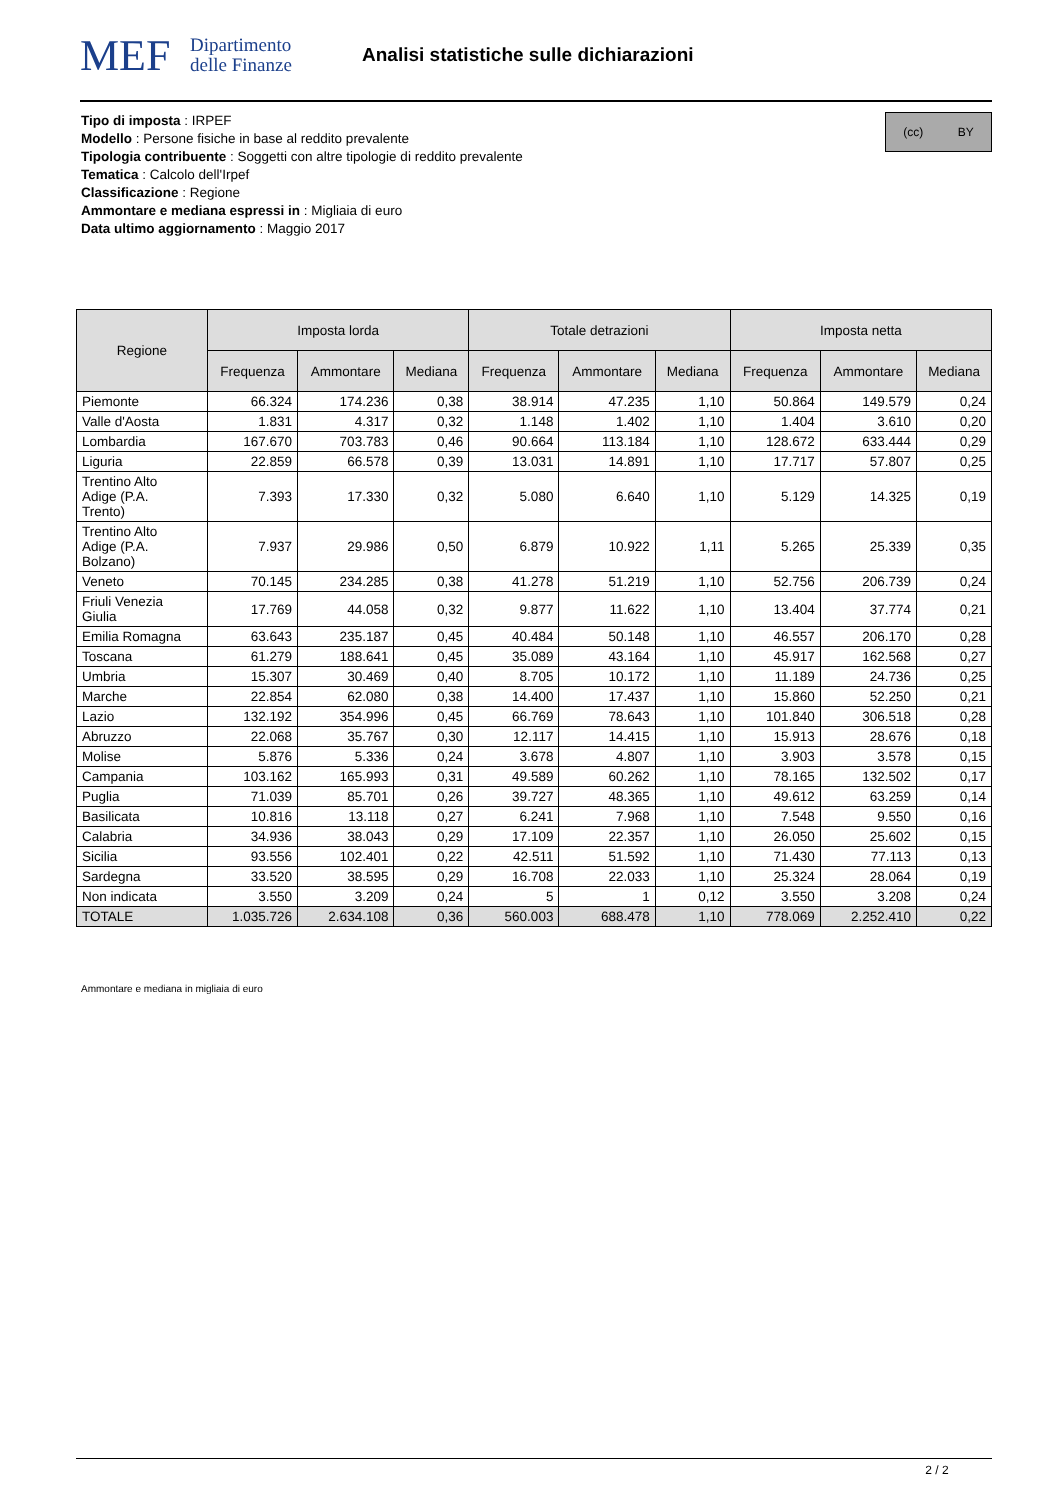MEF
Dipartimento
delle Finanze
Analisi statistiche sulle dichiarazioni
Tipo di imposta : IRPEF
Modello : Persone fisiche in base al reddito prevalente
Tipologia contribuente : Soggetti con altre tipologie di reddito prevalente
Tematica : Calcolo dell'Irpef
Classificazione : Regione
Ammontare e mediana espressi in : Migliaia di euro
Data ultimo aggiornamento : Maggio 2017
(cc) BY
| Regione | Imposta lorda | | | Totale detrazioni | | | Imposta netta | | |
| --- | --- | --- | --- | --- | --- | --- | --- | --- | --- |
| | Frequenza | Ammontare | Mediana | Frequenza | Ammontare | Mediana | Frequenza | Ammontare | Mediana |
| Piemonte | 66.324 | 174.236 | 0,38 | 38.914 | 47.235 | 1,10 | 50.864 | 149.579 | 0,24 |
| Valle d'Aosta | 1.831 | 4.317 | 0,32 | 1.148 | 1.402 | 1,10 | 1.404 | 3.610 | 0,20 |
| Lombardia | 167.670 | 703.783 | 0,46 | 90.664 | 113.184 | 1,10 | 128.672 | 633.444 | 0,29 |
| Liguria | 22.859 | 66.578 | 0,39 | 13.031 | 14.891 | 1,10 | 17.717 | 57.807 | 0,25 |
| Trentino Alto Adige (P.A. Trento) | 7.393 | 17.330 | 0,32 | 5.080 | 6.640 | 1,10 | 5.129 | 14.325 | 0,19 |
| Trentino Alto Adige (P.A. Bolzano) | 7.937 | 29.986 | 0,50 | 6.879 | 10.922 | 1,11 | 5.265 | 25.339 | 0,35 |
| Veneto | 70.145 | 234.285 | 0,38 | 41.278 | 51.219 | 1,10 | 52.756 | 206.739 | 0,24 |
| Friuli Venezia Giulia | 17.769 | 44.058 | 0,32 | 9.877 | 11.622 | 1,10 | 13.404 | 37.774 | 0,21 |
| Emilia Romagna | 63.643 | 235.187 | 0,45 | 40.484 | 50.148 | 1,10 | 46.557 | 206.170 | 0,28 |
| Toscana | 61.279 | 188.641 | 0,45 | 35.089 | 43.164 | 1,10 | 45.917 | 162.568 | 0,27 |
| Umbria | 15.307 | 30.469 | 0,40 | 8.705 | 10.172 | 1,10 | 11.189 | 24.736 | 0,25 |
| Marche | 22.854 | 62.080 | 0,38 | 14.400 | 17.437 | 1,10 | 15.860 | 52.250 | 0,21 |
| Lazio | 132.192 | 354.996 | 0,45 | 66.769 | 78.643 | 1,10 | 101.840 | 306.518 | 0,28 |
| Abruzzo | 22.068 | 35.767 | 0,30 | 12.117 | 14.415 | 1,10 | 15.913 | 28.676 | 0,18 |
| Molise | 5.876 | 5.336 | 0,24 | 3.678 | 4.807 | 1,10 | 3.903 | 3.578 | 0,15 |
| Campania | 103.162 | 165.993 | 0,31 | 49.589 | 60.262 | 1,10 | 78.165 | 132.502 | 0,17 |
| Puglia | 71.039 | 85.701 | 0,26 | 39.727 | 48.365 | 1,10 | 49.612 | 63.259 | 0,14 |
| Basilicata | 10.816 | 13.118 | 0,27 | 6.241 | 7.968 | 1,10 | 7.548 | 9.550 | 0,16 |
| Calabria | 34.936 | 38.043 | 0,29 | 17.109 | 22.357 | 1,10 | 26.050 | 25.602 | 0,15 |
| Sicilia | 93.556 | 102.401 | 0,22 | 42.511 | 51.592 | 1,10 | 71.430 | 77.113 | 0,13 |
| Sardegna | 33.520 | 38.595 | 0,29 | 16.708 | 22.033 | 1,10 | 25.324 | 28.064 | 0,19 |
| Non indicata | 3.550 | 3.209 | 0,24 | 5 | 1 | 0,12 | 3.550 | 3.208 | 0,24 |
| TOTALE | 1.035.726 | 2.634.108 | 0,36 | 560.003 | 688.478 | 1,10 | 778.069 | 2.252.410 | 0,22 |
Ammontare e mediana in migliaia di euro
2 / 2